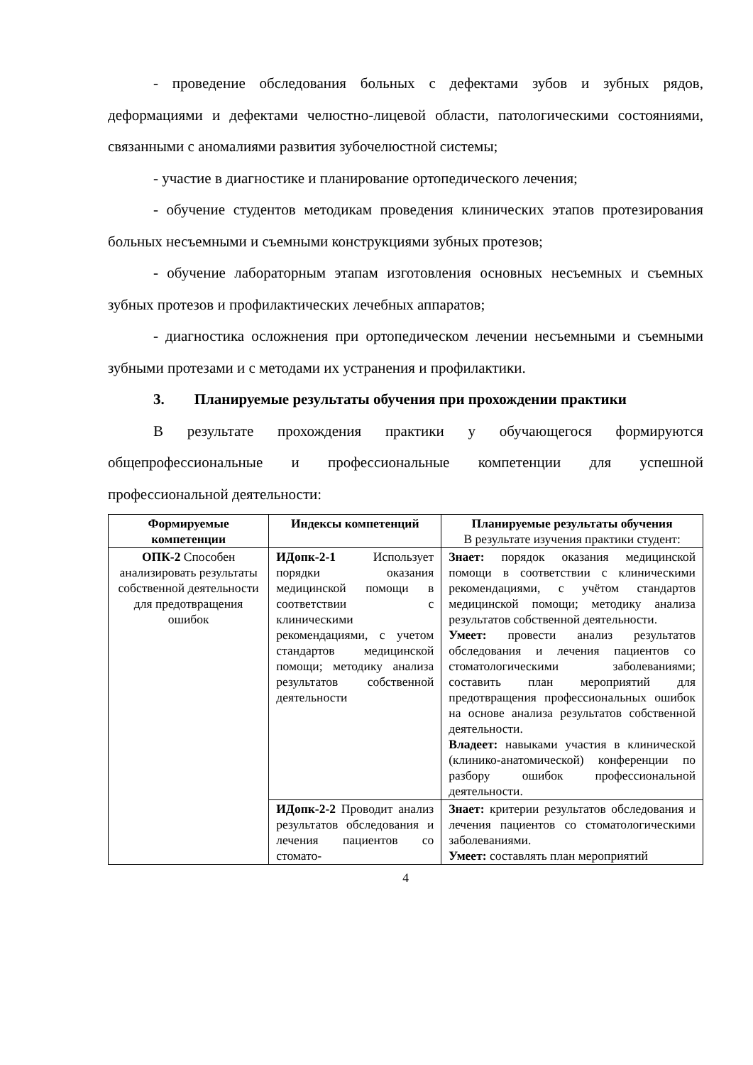- проведение обследования больных с дефектами зубов и зубных рядов, деформациями и дефектами челюстно-лицевой области, патологическими состояниями, связанными с аномалиями развития зубочелюстной системы;
- участие в диагностике и планирование ортопедического лечения;
- обучение студентов методикам проведения клинических этапов протезирования больных несъемными и съемными конструкциями зубных протезов;
- обучение лабораторным этапам изготовления основных несъемных и съемных зубных протезов и профилактических лечебных аппаратов;
- диагностика осложнения при ортопедическом лечении несъемными и съемными зубными протезами и с методами их устранения и профилактики.
3. Планируемые результаты обучения при прохождении практики
В результате прохождения практики у обучающегося формируются общепрофессиональные и профессиональные компетенции для успешной профессиональной деятельности:
| Формируемые компетенции | Индексы компетенций | Планируемые результаты обучения В результате изучения практики студент: |
| --- | --- | --- |
| ОПК-2 Способен анализировать результаты собственной деятельности для предотвращения ошибок | ИДопк-2-1 Использует порядки оказания медицинской помощи в соответствии с клиническими рекомендациями, с учетом стандартов медицинской помощи; методику анализа результатов собственной деятельности | Знает: порядок оказания медицинской помощи в соответствии с клиническими рекомендациями, с учётом стандартов медицинской помощи; методику анализа результатов собственной деятельности. Умеет: провести анализ результатов обследования и лечения пациентов со стоматологическими заболеваниями; составить план мероприятий для предотвращения профессиональных ошибок на основе анализа результатов собственной деятельности. Владеет: навыками участия в клинической (клинико-анатомической) конференции по разбору ошибок профессиональной деятельности. |
| | ИДопк-2-2 Проводит анализ результатов обследования и лечения пациентов со стомато- | Знает: критерии результатов обследования и лечения пациентов со стоматологическими заболеваниями. Умеет: составлять план мероприятий |
4